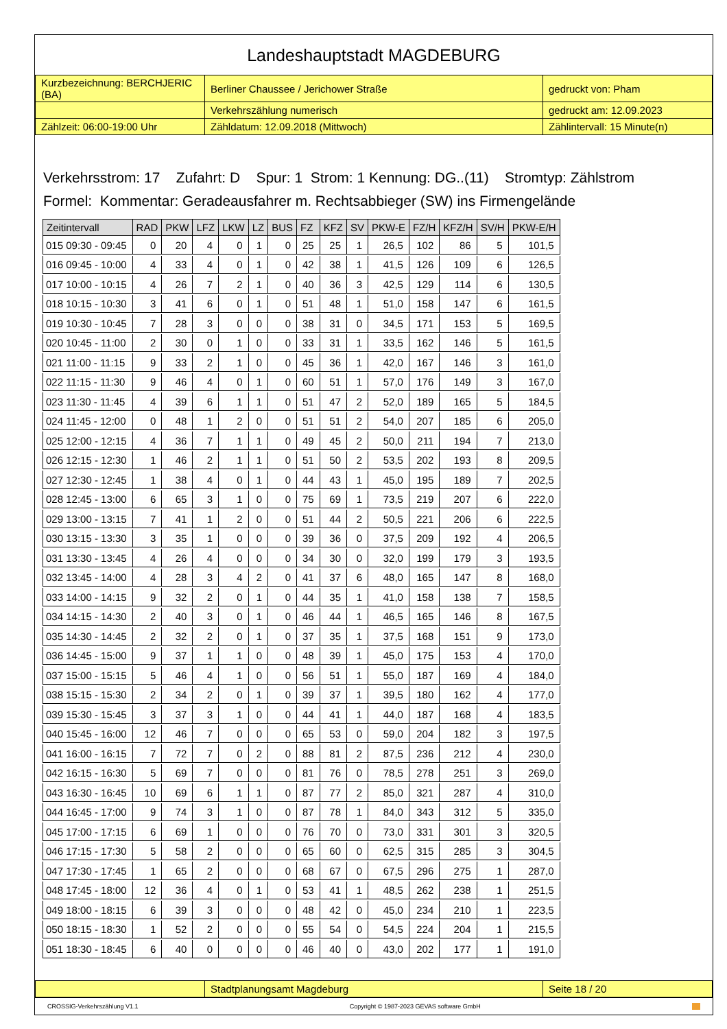Landeshauptstadt MAGDEBURG
| Kurzbezeichnung: BERCHJERIC (BA) | Berliner Chaussee / Jerichower Straße | gedruckt von: Pham |
| | Verkehrszählung numerisch | gedruckt am: 12.09.2023 |
| Zählzeit: 06:00-19:00 Uhr | Zähldatum: 12.09.2018 (Mittwoch) | Zählintervall: 15 Minute(n) |
Verkehrsstrom: 17 Zufahrt: D Spur: 1 Strom: 1 Kennung: DG..(11) Stromtyp: Zählstrom
Formel: Kommentar: Geradeausfahrer m. Rechtsabbieger (SW) ins Firmengelände
| Zeitintervall | RAD | PKW | LFZ | LKW | LZ | BUS | FZ | KFZ | SV | PKW-E | FZ/H | KFZ/H | SV/H | PKW-E/H |
| --- | --- | --- | --- | --- | --- | --- | --- | --- | --- | --- | --- | --- | --- | --- |
| 015 09:30 - 09:45 | 0 | 20 | 4 | 0 | 1 | 0 | 25 | 25 | 1 | 26,5 | 102 | 86 | 5 | 101,5 |
| 016 09:45 - 10:00 | 4 | 33 | 4 | 0 | 1 | 0 | 42 | 38 | 1 | 41,5 | 126 | 109 | 6 | 126,5 |
| 017 10:00 - 10:15 | 4 | 26 | 7 | 2 | 1 | 0 | 40 | 36 | 3 | 42,5 | 129 | 114 | 6 | 130,5 |
| 018 10:15 - 10:30 | 3 | 41 | 6 | 0 | 1 | 0 | 51 | 48 | 1 | 51,0 | 158 | 147 | 6 | 161,5 |
| 019 10:30 - 10:45 | 7 | 28 | 3 | 0 | 0 | 0 | 38 | 31 | 0 | 34,5 | 171 | 153 | 5 | 169,5 |
| 020 10:45 - 11:00 | 2 | 30 | 0 | 1 | 0 | 0 | 33 | 31 | 1 | 33,5 | 162 | 146 | 5 | 161,5 |
| 021 11:00 - 11:15 | 9 | 33 | 2 | 1 | 0 | 0 | 45 | 36 | 1 | 42,0 | 167 | 146 | 3 | 161,0 |
| 022 11:15 - 11:30 | 9 | 46 | 4 | 0 | 1 | 0 | 60 | 51 | 1 | 57,0 | 176 | 149 | 3 | 167,0 |
| 023 11:30 - 11:45 | 4 | 39 | 6 | 1 | 1 | 0 | 51 | 47 | 2 | 52,0 | 189 | 165 | 5 | 184,5 |
| 024 11:45 - 12:00 | 0 | 48 | 1 | 2 | 0 | 0 | 51 | 51 | 2 | 54,0 | 207 | 185 | 6 | 205,0 |
| 025 12:00 - 12:15 | 4 | 36 | 7 | 1 | 1 | 0 | 49 | 45 | 2 | 50,0 | 211 | 194 | 7 | 213,0 |
| 026 12:15 - 12:30 | 1 | 46 | 2 | 1 | 1 | 0 | 51 | 50 | 2 | 53,5 | 202 | 193 | 8 | 209,5 |
| 027 12:30 - 12:45 | 1 | 38 | 4 | 0 | 1 | 0 | 44 | 43 | 1 | 45,0 | 195 | 189 | 7 | 202,5 |
| 028 12:45 - 13:00 | 6 | 65 | 3 | 1 | 0 | 0 | 75 | 69 | 1 | 73,5 | 219 | 207 | 6 | 222,0 |
| 029 13:00 - 13:15 | 7 | 41 | 1 | 2 | 0 | 0 | 51 | 44 | 2 | 50,5 | 221 | 206 | 6 | 222,5 |
| 030 13:15 - 13:30 | 3 | 35 | 1 | 0 | 0 | 0 | 39 | 36 | 0 | 37,5 | 209 | 192 | 4 | 206,5 |
| 031 13:30 - 13:45 | 4 | 26 | 4 | 0 | 0 | 0 | 34 | 30 | 0 | 32,0 | 199 | 179 | 3 | 193,5 |
| 032 13:45 - 14:00 | 4 | 28 | 3 | 4 | 2 | 0 | 41 | 37 | 6 | 48,0 | 165 | 147 | 8 | 168,0 |
| 033 14:00 - 14:15 | 9 | 32 | 2 | 0 | 1 | 0 | 44 | 35 | 1 | 41,0 | 158 | 138 | 7 | 158,5 |
| 034 14:15 - 14:30 | 2 | 40 | 3 | 0 | 1 | 0 | 46 | 44 | 1 | 46,5 | 165 | 146 | 8 | 167,5 |
| 035 14:30 - 14:45 | 2 | 32 | 2 | 0 | 1 | 0 | 37 | 35 | 1 | 37,5 | 168 | 151 | 9 | 173,0 |
| 036 14:45 - 15:00 | 9 | 37 | 1 | 1 | 0 | 0 | 48 | 39 | 1 | 45,0 | 175 | 153 | 4 | 170,0 |
| 037 15:00 - 15:15 | 5 | 46 | 4 | 1 | 0 | 0 | 56 | 51 | 1 | 55,0 | 187 | 169 | 4 | 184,0 |
| 038 15:15 - 15:30 | 2 | 34 | 2 | 0 | 1 | 0 | 39 | 37 | 1 | 39,5 | 180 | 162 | 4 | 177,0 |
| 039 15:30 - 15:45 | 3 | 37 | 3 | 1 | 0 | 0 | 44 | 41 | 1 | 44,0 | 187 | 168 | 4 | 183,5 |
| 040 15:45 - 16:00 | 12 | 46 | 7 | 0 | 0 | 0 | 65 | 53 | 0 | 59,0 | 204 | 182 | 3 | 197,5 |
| 041 16:00 - 16:15 | 7 | 72 | 7 | 0 | 2 | 0 | 88 | 81 | 2 | 87,5 | 236 | 212 | 4 | 230,0 |
| 042 16:15 - 16:30 | 5 | 69 | 7 | 0 | 0 | 0 | 81 | 76 | 0 | 78,5 | 278 | 251 | 3 | 269,0 |
| 043 16:30 - 16:45 | 10 | 69 | 6 | 1 | 1 | 0 | 87 | 77 | 2 | 85,0 | 321 | 287 | 4 | 310,0 |
| 044 16:45 - 17:00 | 9 | 74 | 3 | 1 | 0 | 0 | 87 | 78 | 1 | 84,0 | 343 | 312 | 5 | 335,0 |
| 045 17:00 - 17:15 | 6 | 69 | 1 | 0 | 0 | 0 | 76 | 70 | 0 | 73,0 | 331 | 301 | 3 | 320,5 |
| 046 17:15 - 17:30 | 5 | 58 | 2 | 0 | 0 | 0 | 65 | 60 | 0 | 62,5 | 315 | 285 | 3 | 304,5 |
| 047 17:30 - 17:45 | 1 | 65 | 2 | 0 | 0 | 0 | 68 | 67 | 0 | 67,5 | 296 | 275 | 1 | 287,0 |
| 048 17:45 - 18:00 | 12 | 36 | 4 | 0 | 1 | 0 | 53 | 41 | 1 | 48,5 | 262 | 238 | 1 | 251,5 |
| 049 18:00 - 18:15 | 6 | 39 | 3 | 0 | 0 | 0 | 48 | 42 | 0 | 45,0 | 234 | 210 | 1 | 223,5 |
| 050 18:15 - 18:30 | 1 | 52 | 2 | 0 | 0 | 0 | 55 | 54 | 0 | 54,5 | 224 | 204 | 1 | 215,5 |
| 051 18:30 - 18:45 | 6 | 40 | 0 | 0 | 0 | 0 | 46 | 40 | 0 | 43,0 | 202 | 177 | 1 | 191,0 |
| | Stadtplanungsamt Magdeburg | Seite 18 / 20 |
CROSSIG-Verkehrszählung V1.1 Copyright © 1987-2023 GEVAS software GmbH